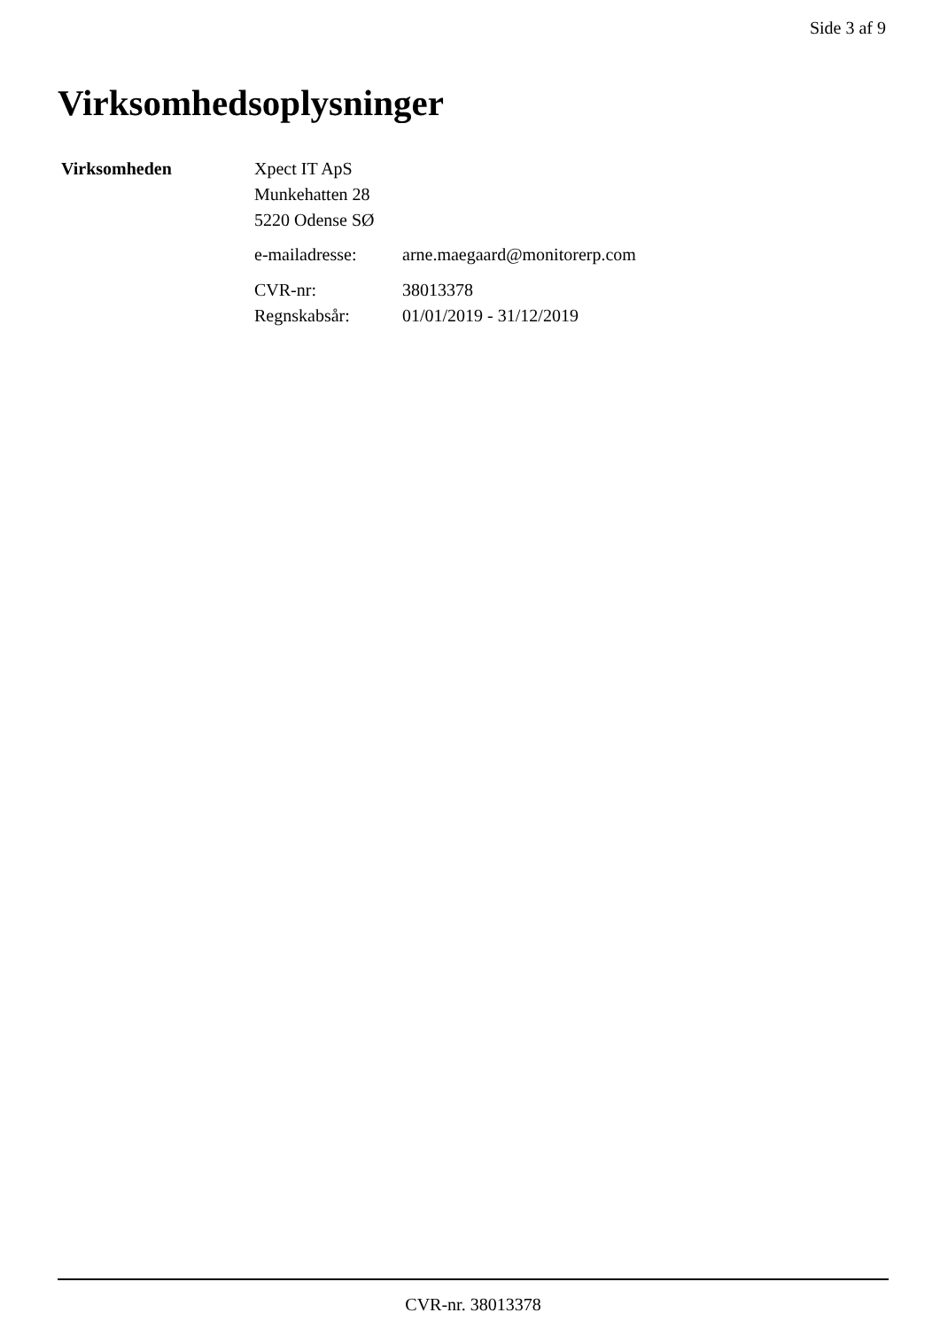Side 3 af 9
Virksomhedsoplysninger
Virksomheden Xpect IT ApS
Munkehatten 28
5220 Odense SØ
e-mailadresse:
arne.maegaard@monitorerp.com
CVR-nr: 38013378
Regnskabsår: 01/01/2019 - 31/12/2019
CVR-nr. 38013378